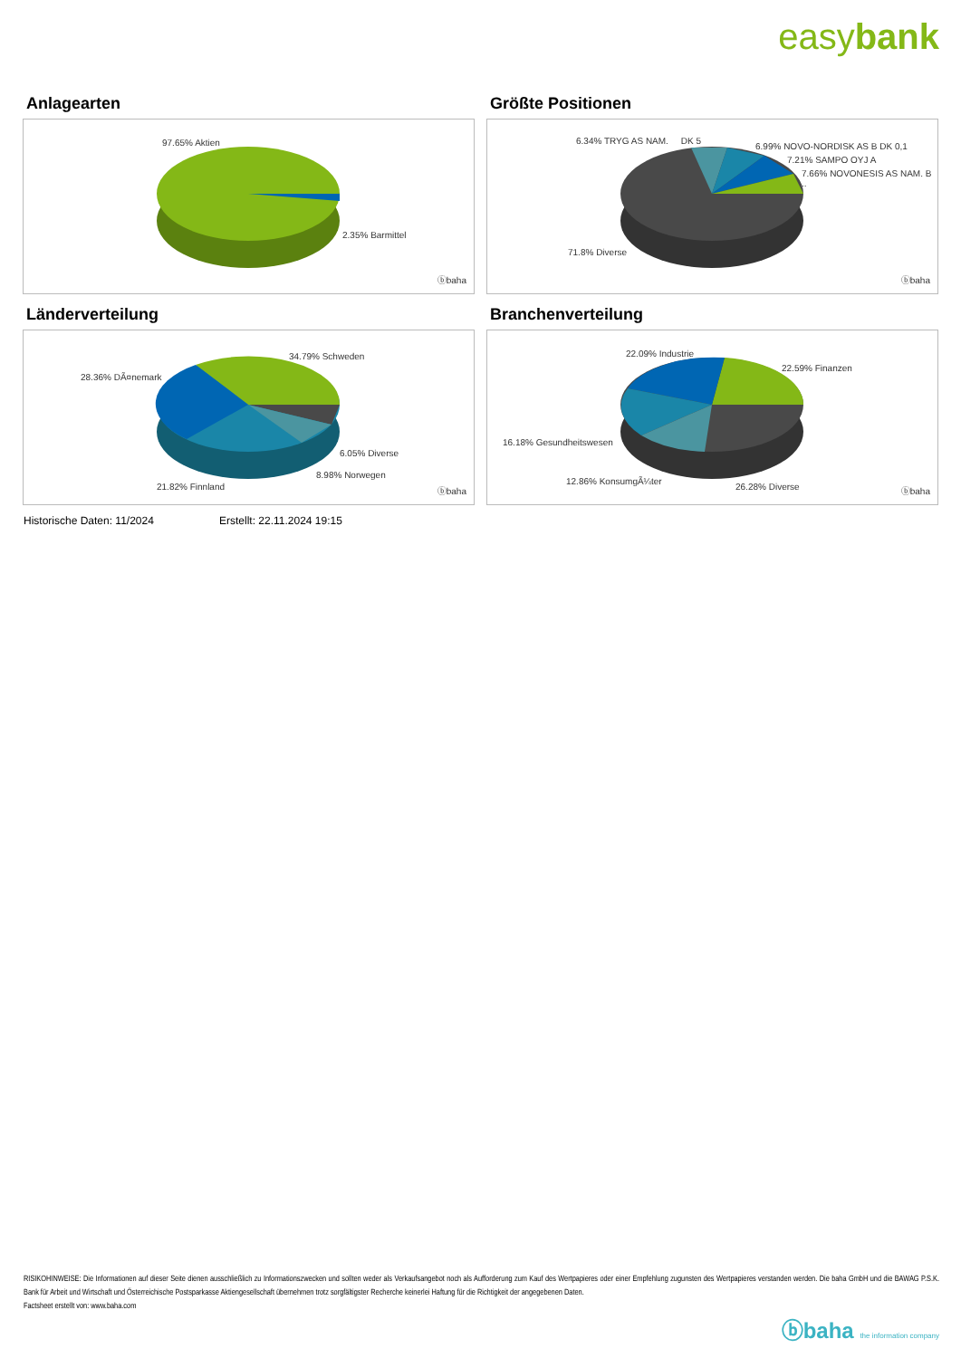easybank
Anlagearten
97.65% Aktien
2.35% Barmittel
ⓑbaha
Größte Positionen
6.34% TRYG AS NAM. DK 5
6.99% NOVO-NORDISK AS B DK 0,1
7.21% SAMPO OYJ A
7.66% NOVONESIS AS NAM. B ..
71.8% Diverse
ⓑbaha
Länderverteilung
34.79% Schweden
28.36% DÃ¤nemark
6.05% Diverse
8.98% Norwegen
21.82% Finnland ⓑbaha
Branchenverteilung
22.09% Industrie
22.59% Finanzen
16.18% Gesundheitswesen
12.86% KonsumgÃ¼ter
26.28% Diverse ⓑbaha
Historische Daten: 11/2024 Erstellt: 22.11.2024 19:15
RISIKOHINWEISE: Die Informationen auf dieser Seite dienen ausschließlich zu Informationszwecken und sollten weder als Verkaufsangebot noch als Aufforderung zum Kauf des Wertpapieres oder einer Empfehlung zugunsten des Wertpapieres verstanden werden. Die baha GmbH und die BAWAG P.S.K. Bank für Arbeit und Wirtschaft und Österreichische Postsparkasse Aktiengesellschaft übernehmen trotz sorgfältigster Recherche keinerlei Haftung für die Richtigkeit der angegebenen Daten.
Factsheet erstellt von: www.baha.com
ⓑbaha the information company